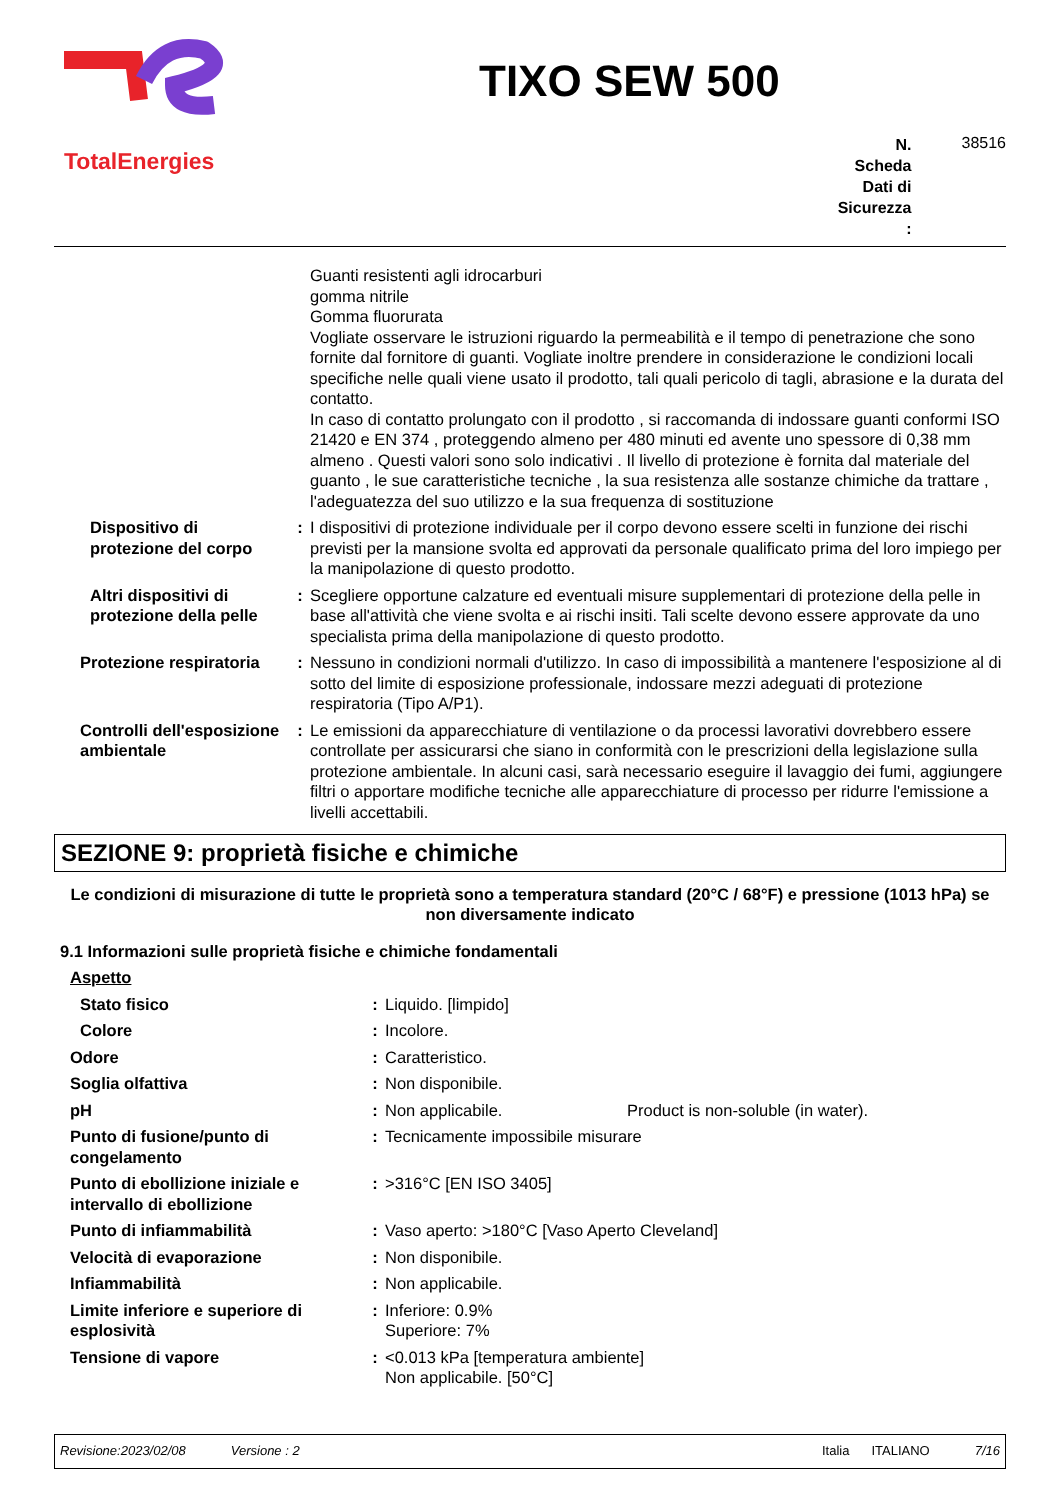TotalEnergies
TIXO SEW 500
N.
Scheda
Dati di
Sicurezza
:
38516
| | | Guanti resistenti agli idrocarburi gomma nitrile Gomma fluorurata Vogliate osservare le istruzioni riguardo la permeabilità e il tempo di penetrazione che sono fornite dal fornitore di guanti. Vogliate inoltre prendere in considerazione le condizioni locali specifiche nelle quali viene usato il prodotto, tali quali pericolo di tagli, abrasione e la durata del contatto. In caso di contatto prolungato con il prodotto , si raccomanda di indossare guanti conformi ISO 21420 e EN 374 , proteggendo almeno per 480 minuti ed avente uno spessore di 0,38 mm almeno . Questi valori sono solo indicativi . Il livello di protezione è fornita dal materiale del guanto , le sue caratteristiche tecniche , la sua resistenza alle sostanze chimiche da trattare , l'adeguatezza del suo utilizzo e la sua frequenza di sostituzione |
| Dispositivo di protezione del corpo | : | I dispositivi di protezione individuale per il corpo devono essere scelti in funzione dei rischi previsti per la mansione svolta ed approvati da personale qualificato prima del loro impiego per la manipolazione di questo prodotto. |
| Altri dispositivi di protezione della pelle | : | Scegliere opportune calzature ed eventuali misure supplementari di protezione della pelle in base all'attività che viene svolta e ai rischi insiti. Tali scelte devono essere approvate da uno specialista prima della manipolazione di questo prodotto. |
| Protezione respiratoria | : | Nessuno in condizioni normali d'utilizzo. In caso di impossibilità a mantenere l'esposizione al di sotto del limite di esposizione professionale, indossare mezzi adeguati di protezione respiratoria (Tipo A/P1). |
| Controlli dell'esposizione ambientale | : | Le emissioni da apparecchiature di ventilazione o da processi lavorativi dovrebbero essere controllate per assicurarsi che siano in conformità con le prescrizioni della legislazione sulla protezione ambientale. In alcuni casi, sarà necessario eseguire il lavaggio dei fumi, aggiungere filtri o apportare modifiche tecniche alle apparecchiature di processo per ridurre l'emissione a livelli accettabili. |
SEZIONE 9: proprietà fisiche e chimiche
Le condizioni di misurazione di tutte le proprietà sono a temperatura standard (20°C / 68°F) e pressione (1013 hPa) se non diversamente indicato
9.1 Informazioni sulle proprietà fisiche e chimiche fondamentali
| Aspetto | | |
| Stato fisico | : | Liquido. [limpido] |
| Colore | : | Incolore. |
| Odore | : | Caratteristico. |
| Soglia olfattiva | : | Non disponibile. |
| pH | : | Non applicabile. Product is non-soluble (in water). |
| Punto di fusione/punto di congelamento | : | Tecnicamente impossibile misurare |
| Punto di ebollizione iniziale e intervallo di ebollizione | : | >316°C [EN ISO 3405] |
| Punto di infiammabilità | : | Vaso aperto: >180°C [Vaso Aperto Cleveland] |
| Velocità di evaporazione | : | Non disponibile. |
| Infiammabilità | : | Non applicabile. |
| Limite inferiore e superiore di esplosività | : | Inferiore: 0.9% Superiore: 7% |
| Tensione di vapore | : | <0.013 kPa [temperatura ambiente] Non applicabile. [50°C] |
Revisione:2023/02/08 Versione : 2 Italia ITALIANO 7/16